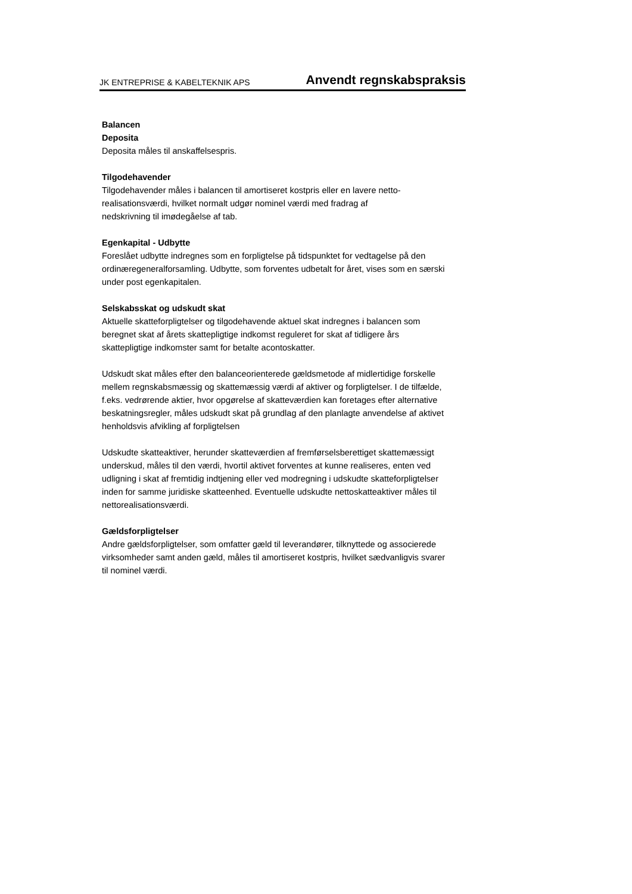JK ENTREPRISE & KABELTEKNIK APS Anvendt regnskabspraksis
Balancen
Deposita
Deposita måles til anskaffelsespris.
Tilgodehavender
Tilgodehavender måles i balancen til amortiseret kostpris eller en lavere netto-
realisationsværdi, hvilket normalt udgør nominel værdi med fradrag af
nedskrivning til imødegåelse af tab.
Egenkapital - Udbytte
Foreslået udbytte indregnes som en forpligtelse på tidspunktet for vedtagelse på den
ordinæregeneralforsamling. Udbytte, som forventes udbetalt for året, vises som en særski
under post egenkapitalen.
Selskabsskat og udskudt skat
Aktuelle skatteforpligtelser og tilgodehavende aktuel skat indregnes i balancen som
beregnet skat af årets skattepligtige indkomst reguleret for skat af tidligere års
skattepligtige indkomster samt for betalte acontoskatter.
Udskudt skat måles efter den balanceorienterede gældsmetode af midlertidige forskelle
mellem regnskabsmæssig og skattemæssig værdi af aktiver og forpligtelser. I de tilfælde,
f.eks. vedrørende aktier, hvor opgørelse af skatteværdien kan foretages efter alternative
beskatningsregler, måles udskudt skat på grundlag af den planlagte anvendelse af aktivet
henholdsvis afvikling af forpligtelsen
Udskudte skatteaktiver, herunder skatteværdien af fremførselsberettiget skattemæssigt
underskud, måles til den værdi, hvortil aktivet forventes at kunne realiseres, enten ved
udligning i skat af fremtidig indtjening eller ved modregning i udskudte skatteforpligtelser
inden for samme juridiske skatteenhed. Eventuelle udskudte nettoskatteaktiver måles til
nettorealisationsværdi.
Gældsforpligtelser
Andre gældsforpligtelser, som omfatter gæld til leverandører, tilknyttede og associerede
virksomheder samt anden gæld, måles til amortiseret kostpris, hvilket sædvanligvis svarer
til nominel værdi.